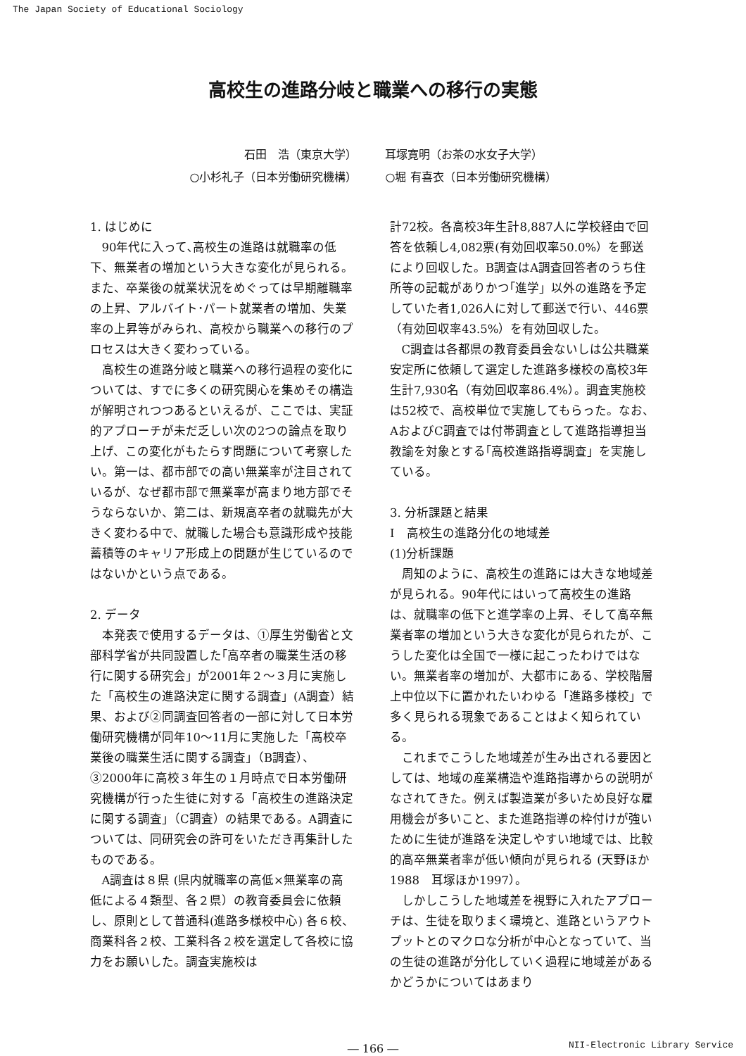The Japan Society of Educational Sociology
高校生の進路分岐と職業への移行の実態
石田　浩（東京大学）
○小杉礼子（日本労働研究機構）
耳塚寛明（お茶の水女子大学）
○堀 有喜衣（日本労働研究機構）
1. はじめに
90年代に入って､高校生の進路は就職率の低下、無業者の増加という大きな変化が見られる。また、卒業後の就業状況をめぐっては早期離職率の上昇、アルバイト･パート就業者の増加、失業率の上昇等がみられ、高校から職業への移行のプロセスは大きく変わっている。
高校生の進路分岐と職業への移行過程の変化については、すでに多くの研究関心を集めその構造が解明されつつあるといえるが、ここでは、実証的アプローチが未だ乏しい次の2つの論点を取り上げ、この変化がもたらす問題について考察したい。第一は、都市部での高い無業率が注目されているが、なぜ都市部で無業率が高まり地方部でそうならないか、第二は、新規高卒者の就職先が大きく変わる中で、就職した場合も意識形成や技能蓄積等のキャリア形成上の問題が生じているのではないかという点である。
2. データ
本発表で使用するデータは、①厚生労働省と文部科学省が共同設置した｢高卒者の職業生活の移行に関する研究会」が2001年２～３月に実施した「高校生の進路決定に関する調査」(A調査）結果、および②同調査回答者の一部に対して日本労働研究機構が同年10～11月に実施した「高校卒業後の職業生活に関する調査」（B調査）、③2000年に高校３年生の１月時点で日本労働研究機構が行った生徒に対する「高校生の進路決定に関する調査」（C調査）の結果である。A調査については、同研究会の許可をいただき再集計したものである。
A調査は８県 (県内就職率の高低×無業率の高低による４類型、各２県）の教育委員会に依頼し、原則として普通科(進路多様校中心) 各６校、商業科各２校、工業科各２校を選定して各校に協力をお願いした。調査実施校は
計72校。各高校3年生計8,887人に学校経由で回答を依頼し4,082票(有効回収率50.0%）を郵送により回収した。B調査はA調査回答者のうち住所等の記載がありかつ｢進学」以外の進路を予定していた者1,026人に対して郵送で行い、446票（有効回収率43.5%）を有効回収した。
C調査は各都県の教育委員会ないしは公共職業安定所に依頼して選定した進路多様校の高校3年生計7,930名（有効回収率86.4%）。調査実施校は52校で、高校単位で実施してもらった。なお、AおよびC調査では付帯調査として進路指導担当教諭を対象とする｢高校進路指導調査」を実施している。
3. 分析課題と結果
I　高校生の進路分化の地域差
(1)分析課題
周知のように、高校生の進路には大きな地域差が見られる。90年代にはいって高校生の進路は、就職率の低下と進学率の上昇、そして高卒無業者率の増加という大きな変化が見られたが、こうした変化は全国で一様に起こったわけではない。無業者率の増加が、大都市にある、学校階層上中位以下に置かれたいわゆる「進路多様校」で多く見られる現象であることはよく知られている。
これまでこうした地域差が生み出される要因としては、地域の産業構造や進路指導からの説明がなされてきた。例えば製造業が多いため良好な雇用機会が多いこと、また進路指導の枠付けが強いために生徒が進路を決定しやすい地域では、比較的高卒無業者率が低い傾向が見られる (天野ほか1988　耳塚ほか1997）。
しかしこうした地域差を視野に入れたアプローチは、生徒を取りまく環境と、進路というアウトプットとのマクロな分析が中心となっていて、当の生徒の進路が分化していく過程に地域差があるかどうかについてはあまり
― 166 ―
NII-Electronic Library Service